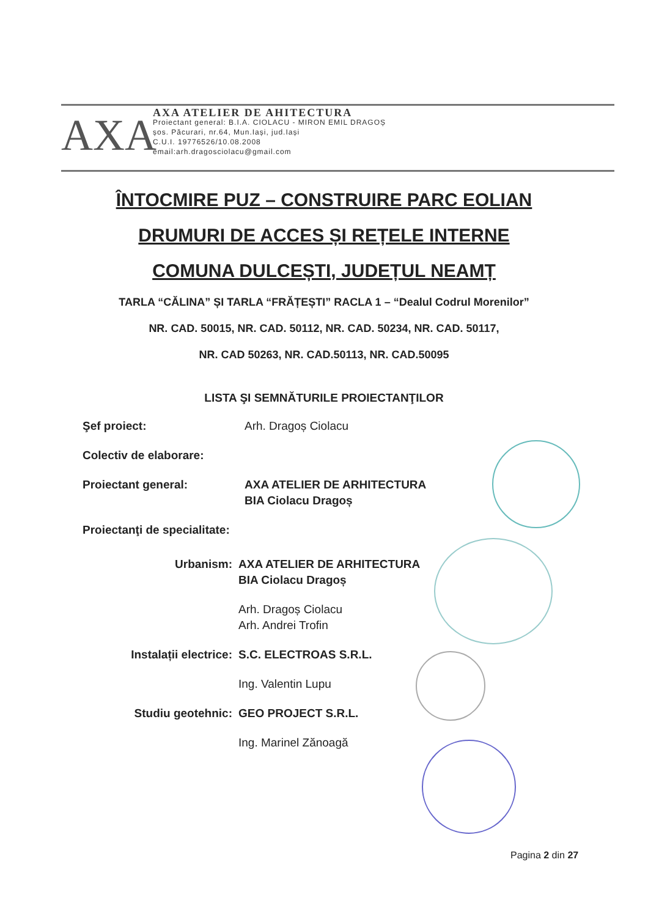AXA
AXA ATELIER DE AHITECTURA
Proiectant general: B.I.A. CIOLACU - MIRON EMIL DRAGOȘ
șos. Păcurari, nr.64, Mun.Iași, jud.Iași
C.U.I. 19776526/10.08.2008
email:arh.dragosciolacu@gmail.com
ÎNTOCMIRE PUZ – CONSTRUIRE PARC EOLIAN
DRUMURI DE ACCES ȘI REȚELE INTERNE
COMUNA DULCEȘTI, JUDEȚUL NEAMȚ
TARLA “CĂLINA” ȘI TARLA “FRĂȚEȘTI” RACLA 1 – “Dealul Codrul Morenilor”
NR. CAD. 50015, NR. CAD. 50112, NR. CAD. 50234, NR. CAD. 50117,
NR. CAD 50263, NR. CAD.50113, NR. CAD.50095
LISTA ŞI SEMNĂTURILE PROIECTANŢILOR
Şef proiect: Arh. Dragoș Ciolacu
Colectiv de elaborare:
Proiectant general: AXA ATELIER DE ARHITECTURA
BIA Ciolacu Dragoș
Proiectanţi de specialitate:
Urbanism: AXA ATELIER DE ARHITECTURA
BIA Ciolacu Dragoș
Arh. Dragoș Ciolacu
Arh. Andrei Trofin
Instalații electrice: S.C. ELECTROAS S.R.L.
Ing. Valentin Lupu
Studiu geotehnic: GEO PROJECT S.R.L.
Ing. Marinel Zănoagă
Pagina 2 din 27